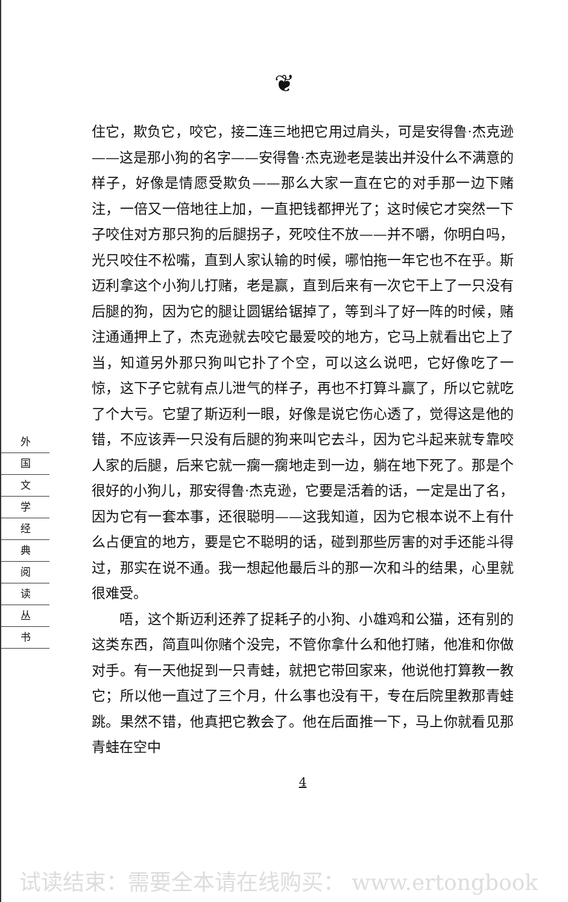❦
外
国
文
学
经
典
阅
读
丛
书
住它，欺负它，咬它，接二连三地把它用过肩头，可是安得鲁·杰克逊——这是那小狗的名字——安得鲁·杰克逊老是装出并没什么不满意的样子，好像是情愿受欺负——那么大家一直在它的对手那一边下赌注，一倍又一倍地往上加，一直把钱都押光了；这时候它才突然一下子咬住对方那只狗的后腿拐子，死咬住不放——并不嚼，你明白吗，光只咬住不松嘴，直到人家认输的时候，哪怕拖一年它也不在乎。斯迈利拿这个小狗儿打赌，老是赢，直到后来有一次它干上了一只没有后腿的狗，因为它的腿让圆锯给锯掉了，等到斗了好一阵的时候，赌注通通押上了，杰克逊就去咬它最爱咬的地方，它马上就看出它上了当，知道另外那只狗叫它扑了个空，可以这么说吧，它好像吃了一惊，这下子它就有点儿泄气的样子，再也不打算斗赢了，所以它就吃了个大亏。它望了斯迈利一眼，好像是说它伤心透了，觉得这是他的错，不应该弄一只没有后腿的狗来叫它去斗，因为它斗起来就专靠咬人家的后腿，后来它就一瘸一瘸地走到一边，躺在地下死了。那是个很好的小狗儿，那安得鲁·杰克逊，它要是活着的话，一定是出了名，因为它有一套本事，还很聪明——这我知道，因为它根本说不上有什么占便宜的地方，要是它不聪明的话，碰到那些厉害的对手还能斗得过，那实在说不通。我一想起他最后斗的那一次和斗的结果，心里就很难受。
唔，这个斯迈利还养了捉耗子的小狗、小雄鸡和公猫，还有别的这类东西，简直叫你赌个没完，不管你拿什么和他打赌，他准和你做对手。有一天他捉到一只青蛙，就把它带回家来，他说他打算教一教它；所以他一直过了三个月，什么事也没有干，专在后院里教那青蛙跳。果然不错，他真把它教会了。他在后面推一下，马上你就看见那青蛙在空中
4
试读结束：需要全本请在线购买： www.ertongbook